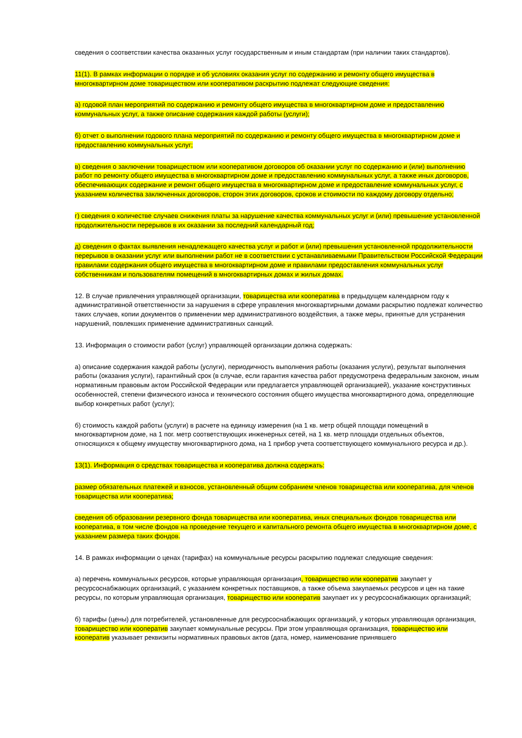сведения о соответствии качества оказанных услуг государственным и иным стандартам (при наличии таких стандартов).
11(1). В рамках информации о порядке и об условиях оказания услуг по содержанию и ремонту общего имущества в многоквартирном доме товариществом или кооперативом раскрытию подлежат следующие сведения:
а) годовой план мероприятий по содержанию и ремонту общего имущества в многоквартирном доме и предоставлению коммунальных услуг, а также описание содержания каждой работы (услуги);
б) отчет о выполнении годового плана мероприятий по содержанию и ремонту общего имущества в многоквартирном доме и предоставлению коммунальных услуг;
в) сведения о заключении товариществом или кооперативом договоров об оказании услуг по содержанию и (или) выполнению работ по ремонту общего имущества в многоквартирном доме и предоставлению коммунальных услуг, а также иных договоров, обеспечивающих содержание и ремонт общего имущества в многоквартирном доме и предоставление коммунальных услуг, с указанием количества заключенных договоров, сторон этих договоров, сроков и стоимости по каждому договору отдельно;
г) сведения о количестве случаев снижения платы за нарушение качества коммунальных услуг и (или) превышение установленной продолжительности перерывов в их оказании за последний календарный год;
д) сведения о фактах выявления ненадлежащего качества услуг и работ и (или) превышения установленной продолжительности перерывов в оказании услуг или выполнении работ не в соответствии с устанавливаемыми Правительством Российской Федерации правилами содержания общего имущества в многоквартирном доме и правилами предоставления коммунальных услуг собственникам и пользователям помещений в многоквартирных домах и жилых домах.
12. В случае привлечения управляющей организации, товарищества или кооператива в предыдущем календарном году к административной ответственности за нарушения в сфере управления многоквартирными домами раскрытию подлежат количество таких случаев, копии документов о применении мер административного воздействия, а также меры, принятые для устранения нарушений, повлекших применение административных санкций.
13. Информация о стоимости работ (услуг) управляющей организации должна содержать:
а) описание содержания каждой работы (услуги), периодичность выполнения работы (оказания услуги), результат выполнения работы (оказания услуги), гарантийный срок (в случае, если гарантия качества работ предусмотрена федеральным законом, иным нормативным правовым актом Российской Федерации или предлагается управляющей организацией), указание конструктивных особенностей, степени физического износа и технического состояния общего имущества многоквартирного дома, определяющие выбор конкретных работ (услуг);
б) стоимость каждой работы (услуги) в расчете на единицу измерения (на 1 кв. метр общей площади помещений в многоквартирном доме, на 1 пог. метр соответствующих инженерных сетей, на 1 кв. метр площади отдельных объектов, относящихся к общему имуществу многоквартирного дома, на 1 прибор учета соответствующего коммунального ресурса и др.).
13(1). Информация о средствах товарищества и кооператива должна содержать:
размер обязательных платежей и взносов, установленный общим собранием членов товарищества или кооператива, для членов товарищества или кооператива;
сведения об образовании резервного фонда товарищества или кооператива, иных специальных фондов товарищества или кооператива, в том числе фондов на проведение текущего и капитального ремонта общего имущества в многоквартирном доме, с указанием размера таких фондов.
14. В рамках информации о ценах (тарифах) на коммунальные ресурсы раскрытию подлежат следующие сведения:
а) перечень коммунальных ресурсов, которые управляющая организация, товарищество или кооператив закупает у ресурсоснабжающих организаций, с указанием конкретных поставщиков, а также объема закупаемых ресурсов и цен на такие ресурсы, по которым управляющая организация, товарищество или кооператив закупает их у ресурсоснабжающих организаций;
б) тарифы (цены) для потребителей, установленные для ресурсоснабжающих организаций, у которых управляющая организация, товарищество или кооператив закупает коммунальные ресурсы. При этом управляющая организация, товарищество или кооператив указывает реквизиты нормативных правовых актов (дата, номер, наименование принявшего